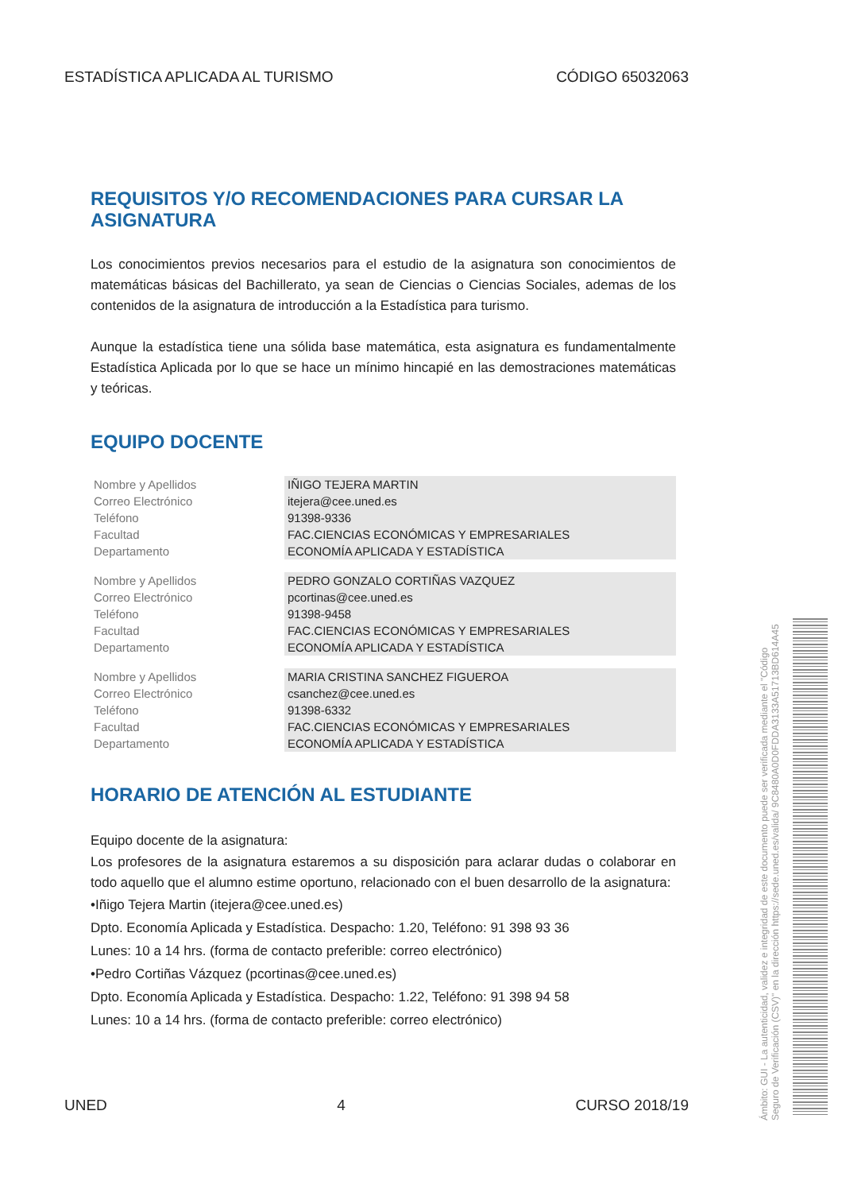ESTADÍSTICA APLICADA AL TURISMO CÓDIGO 65032063
REQUISITOS Y/O RECOMENDACIONES PARA CURSAR LA ASIGNATURA
Los conocimientos previos necesarios para el estudio de la asignatura son conocimientos de matemáticas básicas del Bachillerato, ya sean de Ciencias o Ciencias Sociales, ademas de los contenidos de la asignatura de introducción a la Estadística para turismo.
Aunque la estadística tiene una sólida base matemática, esta asignatura es fundamentalmente Estadística Aplicada por lo que se hace un mínimo hincapié en las demostraciones matemáticas y teóricas.
EQUIPO DOCENTE
| Nombre y Apellidos | IÑIGO TEJERA MARTIN |
| Correo Electrónico | itejera@cee.uned.es |
| Teléfono | 91398-9336 |
| Facultad | FAC.CIENCIAS ECONÓMICAS Y EMPRESARIALES |
| Departamento | ECONOMÍA APLICADA Y ESTADÍSTICA |
| Nombre y Apellidos | PEDRO GONZALO CORTIÑAS VAZQUEZ |
| Correo Electrónico | pcortinas@cee.uned.es |
| Teléfono | 91398-9458 |
| Facultad | FAC.CIENCIAS ECONÓMICAS Y EMPRESARIALES |
| Departamento | ECONOMÍA APLICADA Y ESTADÍSTICA |
| Nombre y Apellidos | MARIA CRISTINA SANCHEZ FIGUEROA |
| Correo Electrónico | csanchez@cee.uned.es |
| Teléfono | 91398-6332 |
| Facultad | FAC.CIENCIAS ECONÓMICAS Y EMPRESARIALES |
| Departamento | ECONOMÍA APLICADA Y ESTADÍSTICA |
HORARIO DE ATENCIÓN AL ESTUDIANTE
Equipo docente de la asignatura:
Los profesores de la asignatura estaremos a su disposición para aclarar dudas o colaborar en todo aquello que el alumno estime oportuno, relacionado con el buen desarrollo de la asignatura:
•Iñigo Tejera Martin (itejera@cee.uned.es)
Dpto. Economía Aplicada y Estadística. Despacho: 1.20, Teléfono: 91 398 93 36
Lunes: 10 a 14 hrs. (forma de contacto preferible: correo electrónico)
•Pedro Cortiñas Vázquez (pcortinas@cee.uned.es)
Dpto. Economía Aplicada y Estadística. Despacho: 1.22, Teléfono: 91 398 94 58
Lunes: 10 a 14 hrs. (forma de contacto preferible: correo electrónico)
UNED 4 CURSO 2018/19
Ámbito: GUI - La autenticidad, validez e integridad de este documento puede ser verificada mediante el "Código Seguro de Verificación (CSV)" en la dirección https://sede.uned.es/valida/ 9C8480A0D0FDDA3133A51713BD614A45